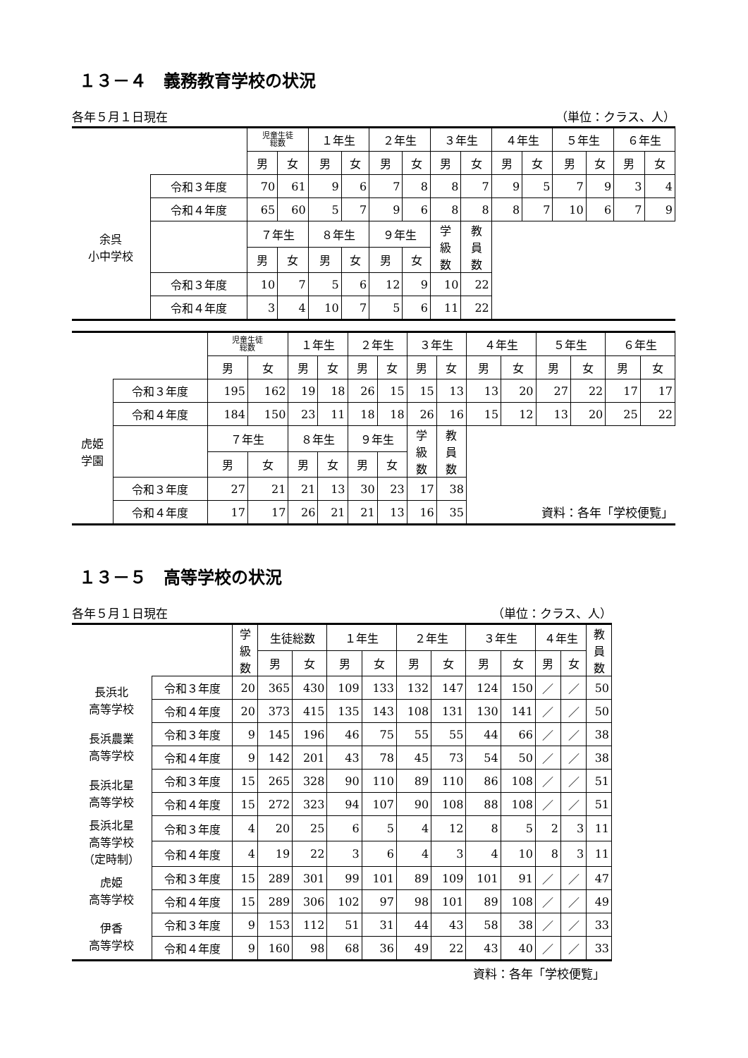１３－４　義務教育学校の状況
各年５月１日現在 （単位：クラス、人）
| | | 児童生徒 総数 | | １年生 | | ２年生 | | ３年生 | | ４年生 | | ５年生 | | ６年生 | |
| --- | --- | --- | --- | --- | --- | --- | --- | --- | --- | --- | --- | --- | --- | --- | --- |
| | | 男 | 女 | 男 | 女 | 男 | 女 | 男 | 女 | 男 | 女 | 男 | 女 | 男 | 女 |
| 余呉 小中学校 | 令和３年度 | 70 | 61 | 9 | 6 | 7 | 8 | 8 | 7 | 9 | 5 | 7 | 9 | 3 | 4 |
| | 令和４年度 | 65 | 60 | 5 | 7 | 9 | 6 | 8 | 8 | 8 | 7 | 10 | 6 | 7 | 9 |
| | | ７年生 | | ８年生 | | ９年生 | | 学 級 数 | 教 員 数 | | | | | | |
| | | 男 | 女 | 男 | 女 | 男 | 女 | | | | | | | | |
| | 令和３年度 | 10 | 7 | 5 | 6 | 12 | 9 | 10 | 22 | | | | | | |
| | 令和４年度 | 3 | 4 | 10 | 7 | 5 | 6 | 11 | 22 | | | | | | |
| | | 児童生徒 総数 | | １年生 | | ２年生 | | ３年生 | | ４年生 | | ５年生 | | ６年生 | |
| --- | --- | --- | --- | --- | --- | --- | --- | --- | --- | --- | --- | --- | --- | --- | --- |
| | | 男 | 女 | 男 | 女 | 男 | 女 | 男 | 女 | 男 | 女 | 男 | 女 | 男 | 女 |
| 虎姫 学園 | 令和３年度 | 195 | 162 | 19 | 18 | 26 | 15 | 15 | 13 | 13 | 20 | 27 | 22 | 17 | 17 |
| | 令和４年度 | 184 | 150 | 23 | 11 | 18 | 18 | 26 | 16 | 15 | 12 | 13 | 20 | 25 | 22 |
| | | ７年生 | | ８年生 | | ９年生 | | 学 級 数 | 教 員 数 | | | | | | |
| | | 男 | 女 | 男 | 女 | 男 | 女 | | | | | | | | |
| | 令和３年度 | 27 | 21 | 21 | 13 | 30 | 23 | 17 | 38 | | | | | | |
| | 令和４年度 | 17 | 17 | 26 | 21 | 21 | 13 | 16 | 35 | 資料：各年「学校便覧」 | | | | | |
１３－５　高等学校の状況
各年５月１日現在 （単位：クラス、人）
| | | 学 級 数 | 生徒総数 | | １年生 | | ２年生 | | ３年生 | | ４年生 | | 教 員 数 |
| --- | --- | --- | --- | --- | --- | --- | --- | --- | --- | --- | --- | --- | --- |
| | | | 男 | 女 | 男 | 女 | 男 | 女 | 男 | 女 | 男 | 女 | |
| 長浜北 高等学校 | 令和３年度 | 20 | 365 | 430 | 109 | 133 | 132 | 147 | 124 | 150 | ／ | ／ | 50 |
| | 令和４年度 | 20 | 373 | 415 | 135 | 143 | 108 | 131 | 130 | 141 | ／ | ／ | 50 |
| 長浜農業 高等学校 | 令和３年度 | 9 | 145 | 196 | 46 | 75 | 55 | 55 | 44 | 66 | ／ | ／ | 38 |
| | 令和４年度 | 9 | 142 | 201 | 43 | 78 | 45 | 73 | 54 | 50 | ／ | ／ | 38 |
| 長浜北星 高等学校 | 令和３年度 | 15 | 265 | 328 | 90 | 110 | 89 | 110 | 86 | 108 | ／ | ／ | 51 |
| | 令和４年度 | 15 | 272 | 323 | 94 | 107 | 90 | 108 | 88 | 108 | ／ | ／ | 51 |
| 長浜北星 高等学校 （定時制） | 令和３年度 | 4 | 20 | 25 | 6 | 5 | 4 | 12 | 8 | 5 | 2 | 3 | 11 |
| | 令和４年度 | 4 | 19 | 22 | 3 | 6 | 4 | 3 | 4 | 10 | 8 | 3 | 11 |
| 虎姫 高等学校 | 令和３年度 | 15 | 289 | 301 | 99 | 101 | 89 | 109 | 101 | 91 | ／ | ／ | 47 |
| | 令和４年度 | 15 | 289 | 306 | 102 | 97 | 98 | 101 | 89 | 108 | ／ | ／ | 49 |
| 伊香 高等学校 | 令和３年度 | 9 | 153 | 112 | 51 | 31 | 44 | 43 | 58 | 38 | ／ | ／ | 33 |
| | 令和４年度 | 9 | 160 | 98 | 68 | 36 | 49 | 22 | 43 | 40 | ／ | ／ | 33 |
資料：各年「学校便覧」